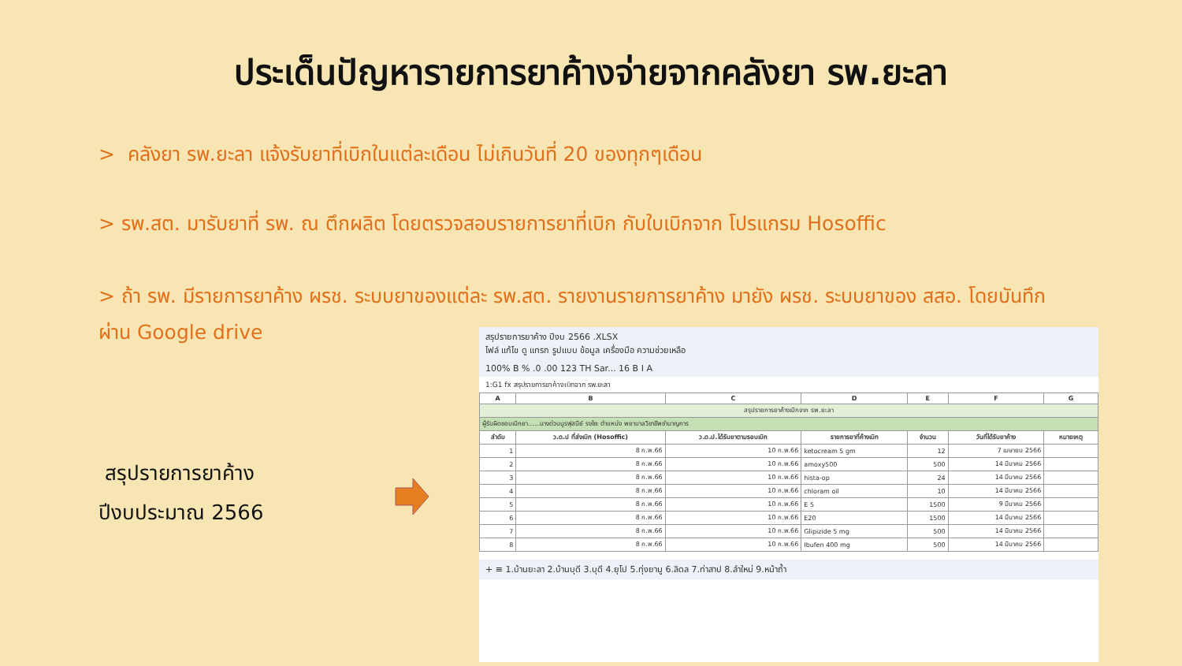ประเด็นปัญหารายการยาค้างจ่ายจากคลังยา รพ.ยะลา
> คลังยา รพ.ยะลา แจ้งรับยาที่เบิกในแต่ละเดือน ไม่เกินวันที่ 20 ของทุกๆเดือน
> รพ.สต. มารับยาที่ รพ. ณ ตึกผลิต โดยตรวจสอบรายการยาที่เบิก กับใบเบิกจาก โปรแกรม Hosoffic
> ถ้า รพ. มีรายการยาค้าง ผรช. ระบบยาของแต่ละ รพ.สต. รายงานรายการยาค้าง มายัง ผรช. ระบบยาของ สสอ. โดยบันทึก ผ่าน Google drive
สรุปรายการยาค้าง
ปีงบประมาณ 2566
สรุปรายการยาค้าง ปีงบ 2566 .XLSX
ไฟล์ แก้ไข ดู แทรก รูปแบบ ข้อมูล เครื่องมือ ความช่วยเหลือ
100% B % .0 .00 123 TH Sar... 16 B I A
1:G1 fx สรุปรายการยาค้างเบิกจาก รพ.ยะลา
| A | B | C | D | E | F | G |
| --- | --- | --- | --- | --- | --- | --- |
| สรุปรายการยาค้างเบิกจาก รพ.ยะลา | | | | | | |
| ผู้รับผิดชอบเบิกยา......นางต่วนนูรฟุสนีย์ รงโซะ ตำแหน่ง พยาบาลวิชาชีพชำนาญการ | | | | | | |
| ลำดับ | ว.ด.ป ที่ส่งเบิก (Hosoffic) | ว.ด.ป.ได้รับยาตามรอบเบิก | รายการยาที่ค้างเบิก | จำนวน | วันที่ได้รับยาค้าง | หมายเหตุ |
| 1 | 8 ก.พ.66 | 10 ก.พ.66 | ketocream 5 gm | 12 | 7 เมษายน 2566 | |
| 2 | 8 ก.พ.66 | 10 ก.พ.66 | amoxy500 | 500 | 14 มีนาคม 2566 | |
| 3 | 8 ก.พ.66 | 10 ก.พ.66 | hista-op | 24 | 14 มีนาคม 2566 | |
| 4 | 8 ก.พ.66 | 10 ก.พ.66 | chloram oil | 10 | 14 มีนาคม 2566 | |
| 5 | 8 ก.พ.66 | 10 ก.พ.66 | E 5 | 1500 | 9 มีนาคม 2566 | |
| 6 | 8 ก.พ.66 | 10 ก.พ.66 | E20 | 1500 | 14 มีนาคม 2566 | |
| 7 | 8 ก.พ.66 | 10 ก.พ.66 | Glipizide 5 mg | 500 | 14 มีนาคม 2566 | |
| 8 | 8 ก.พ.66 | 10 ก.พ.66 | Ibufen 400 mg | 500 | 14 มีนาคม 2566 | |
+ ≡ 1.บ้านยะลา 2.บ้านบุดี 3.บุดี 4.ยุโป 5.ทุ่งยามู 6.ลิดล 7.ท่าสาป 8.ลำใหม่ 9.หน้าถ้ำ